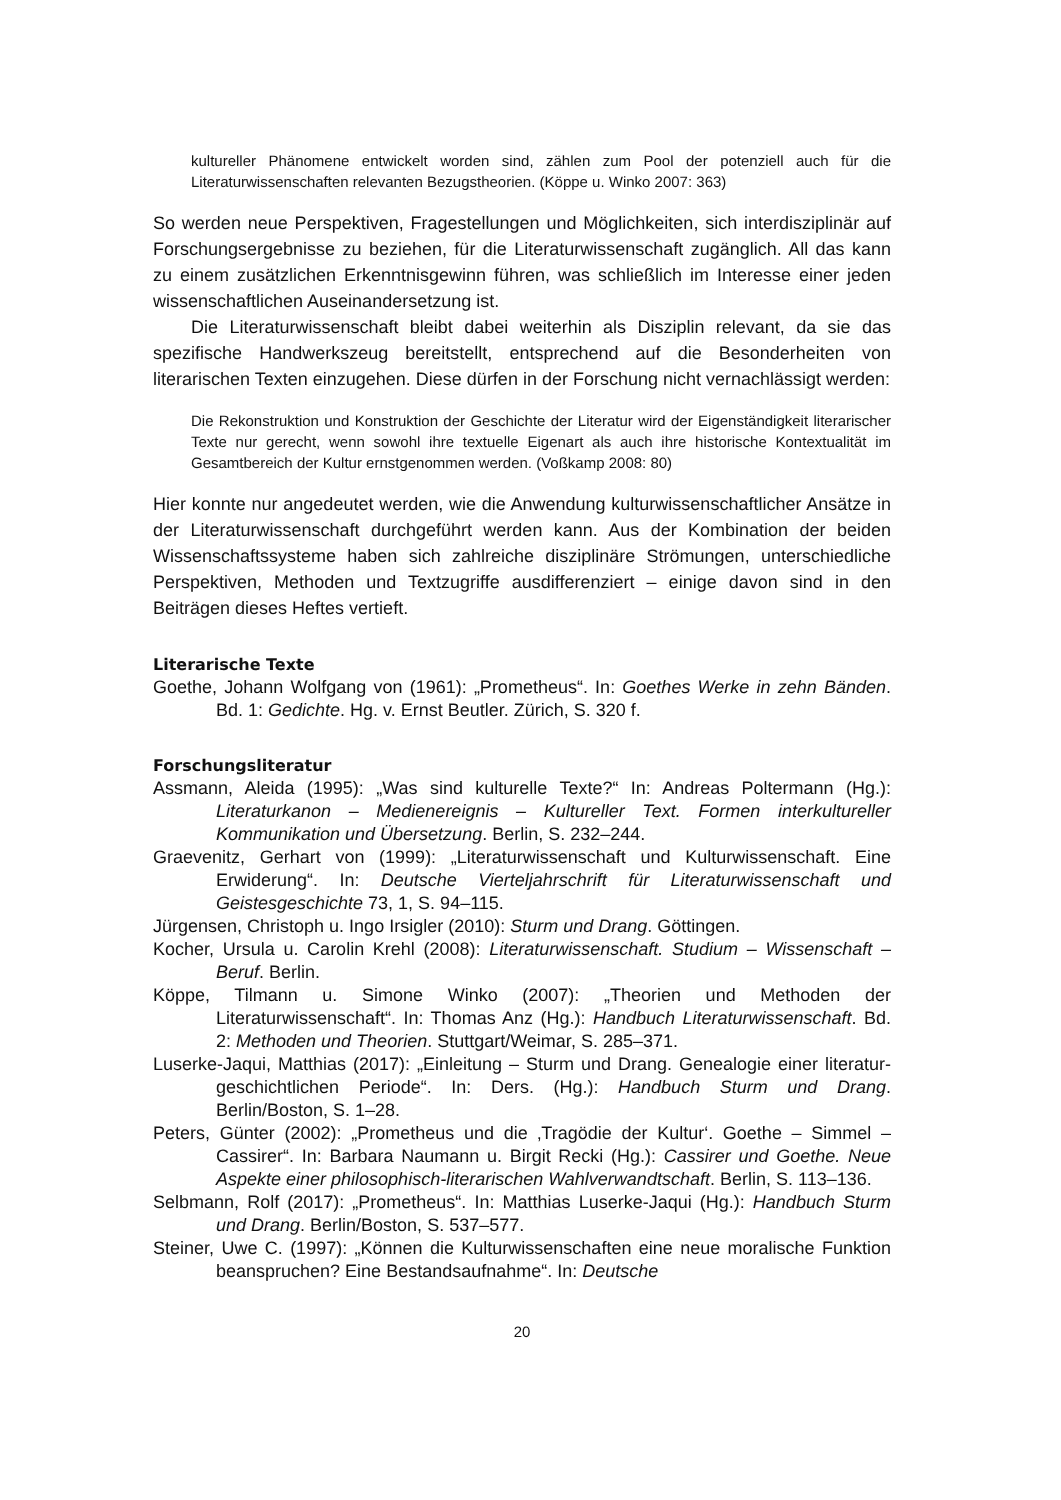kultureller Phänomene entwickelt worden sind, zählen zum Pool der potenziell auch für die Literaturwissenschaften relevanten Bezugstheorien. (Köppe u. Winko 2007: 363)
So werden neue Perspektiven, Fragestellungen und Möglichkeiten, sich interdisziplinär auf Forschungsergebnisse zu beziehen, für die Literaturwissenschaft zugänglich. All das kann zu einem zusätzlichen Erkenntnisgewinn führen, was schließlich im Interesse einer jeden wissenschaftlichen Auseinandersetzung ist.
Die Literaturwissenschaft bleibt dabei weiterhin als Disziplin relevant, da sie das spezifische Handwerkszeug bereitstellt, entsprechend auf die Besonderheiten von literarischen Texten einzugehen. Diese dürfen in der Forschung nicht vernachlässigt werden:
Die Rekonstruktion und Konstruktion der Geschichte der Literatur wird der Eigenständigkeit literarischer Texte nur gerecht, wenn sowohl ihre textuelle Eigenart als auch ihre historische Kontextualität im Gesamtbereich der Kultur ernstgenommen werden. (Voßkamp 2008: 80)
Hier konnte nur angedeutet werden, wie die Anwendung kulturwissenschaftlicher Ansätze in der Literaturwissenschaft durchgeführt werden kann. Aus der Kombination der beiden Wissenschaftssysteme haben sich zahlreiche disziplinäre Strömungen, unterschiedliche Perspektiven, Methoden und Textzugriffe ausdifferenziert – einige davon sind in den Beiträgen dieses Heftes vertieft.
Literarische Texte
Goethe, Johann Wolfgang von (1961): „Prometheus“. In: Goethes Werke in zehn Bänden. Bd. 1: Gedichte. Hg. v. Ernst Beutler. Zürich, S. 320 f.
Forschungsliteratur
Assmann, Aleida (1995): „Was sind kulturelle Texte?“ In: Andreas Poltermann (Hg.): Literaturkanon – Medienereignis – Kultureller Text. Formen interkultureller Kommunikation und Übersetzung. Berlin, S. 232–244.
Graevenitz, Gerhart von (1999): „Literaturwissenschaft und Kulturwissenschaft. Eine Erwiderung“. In: Deutsche Vierteljahrschrift für Literaturwissenschaft und Geistesgeschichte 73, 1, S. 94–115.
Jürgensen, Christoph u. Ingo Irsigler (2010): Sturm und Drang. Göttingen.
Kocher, Ursula u. Carolin Krehl (2008): Literaturwissenschaft. Studium – Wissenschaft – Beruf. Berlin.
Köppe, Tilmann u. Simone Winko (2007): „Theorien und Methoden der Literaturwissenschaft“. In: Thomas Anz (Hg.): Handbuch Literaturwissenschaft. Bd. 2: Methoden und Theorien. Stuttgart/Weimar, S. 285–371.
Luserke-Jaqui, Matthias (2017): „Einleitung – Sturm und Drang. Genealogie einer literatur-geschichtlichen Periode“. In: Ders. (Hg.): Handbuch Sturm und Drang. Berlin/Boston, S. 1–28.
Peters, Günter (2002): „Prometheus und die ‚Tragödie der Kultur‘. Goethe – Simmel – Cassirer“. In: Barbara Naumann u. Birgit Recki (Hg.): Cassirer und Goethe. Neue Aspekte einer philosophisch-literarischen Wahlverwandtschaft. Berlin, S. 113–136.
Selbmann, Rolf (2017): „Prometheus“. In: Matthias Luserke-Jaqui (Hg.): Handbuch Sturm und Drang. Berlin/Boston, S. 537–577.
Steiner, Uwe C. (1997): „Können die Kulturwissenschaften eine neue moralische Funktion beanspruchen? Eine Bestandsaufnahme“. In: Deutsche
20